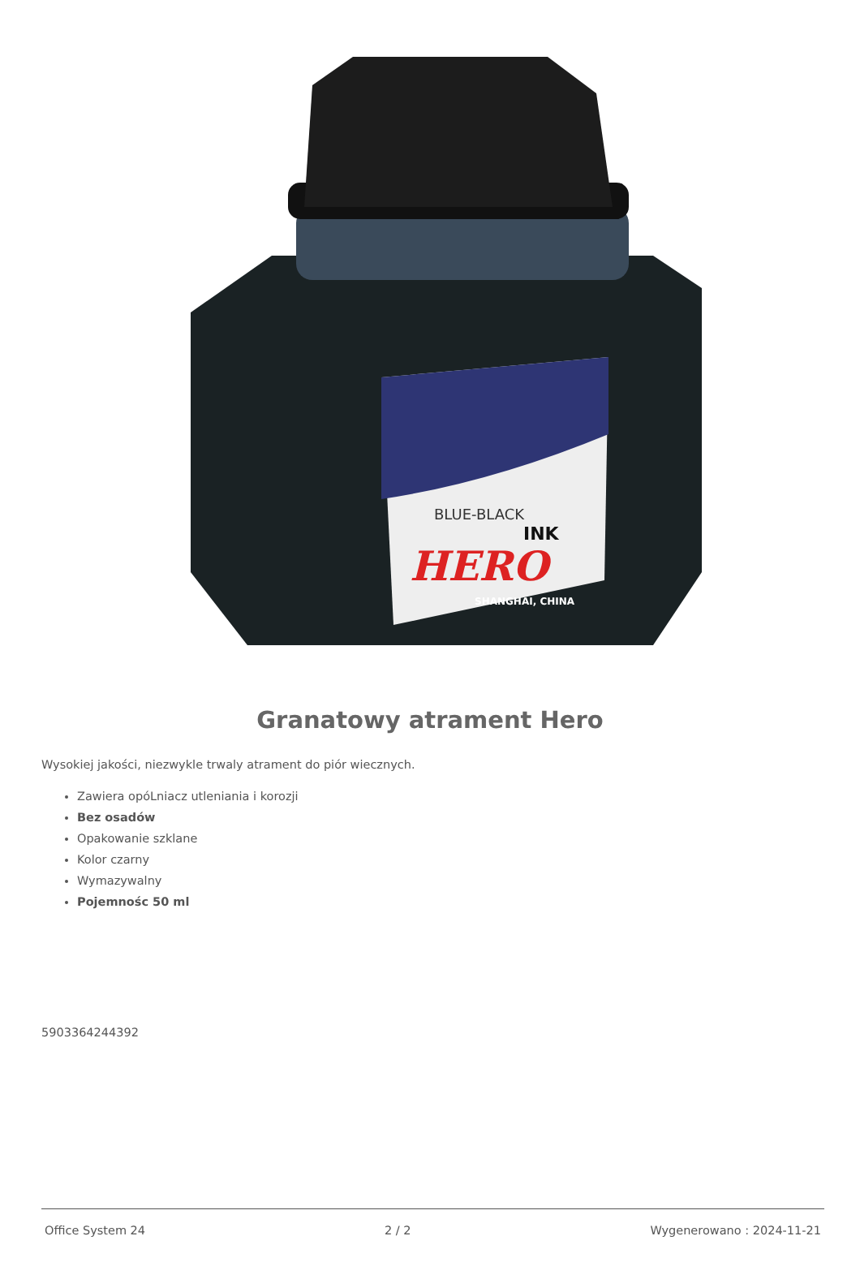HERO
INK
BLUE-BLACK
SHANGHAI, CHINA
Granatowy atrament Hero
Wysokiej jakości, niezwykle trwaly atrament do piór wiecznych.
Zawiera opóLniacz utleniania i korozji
Bez osadów
Opakowanie szklane
Kolor czarny
Wymazywalny
Pojemnośc 50 ml
5903364244392
Office System 24 2 / 2 Wygenerowano : 2024-11-21